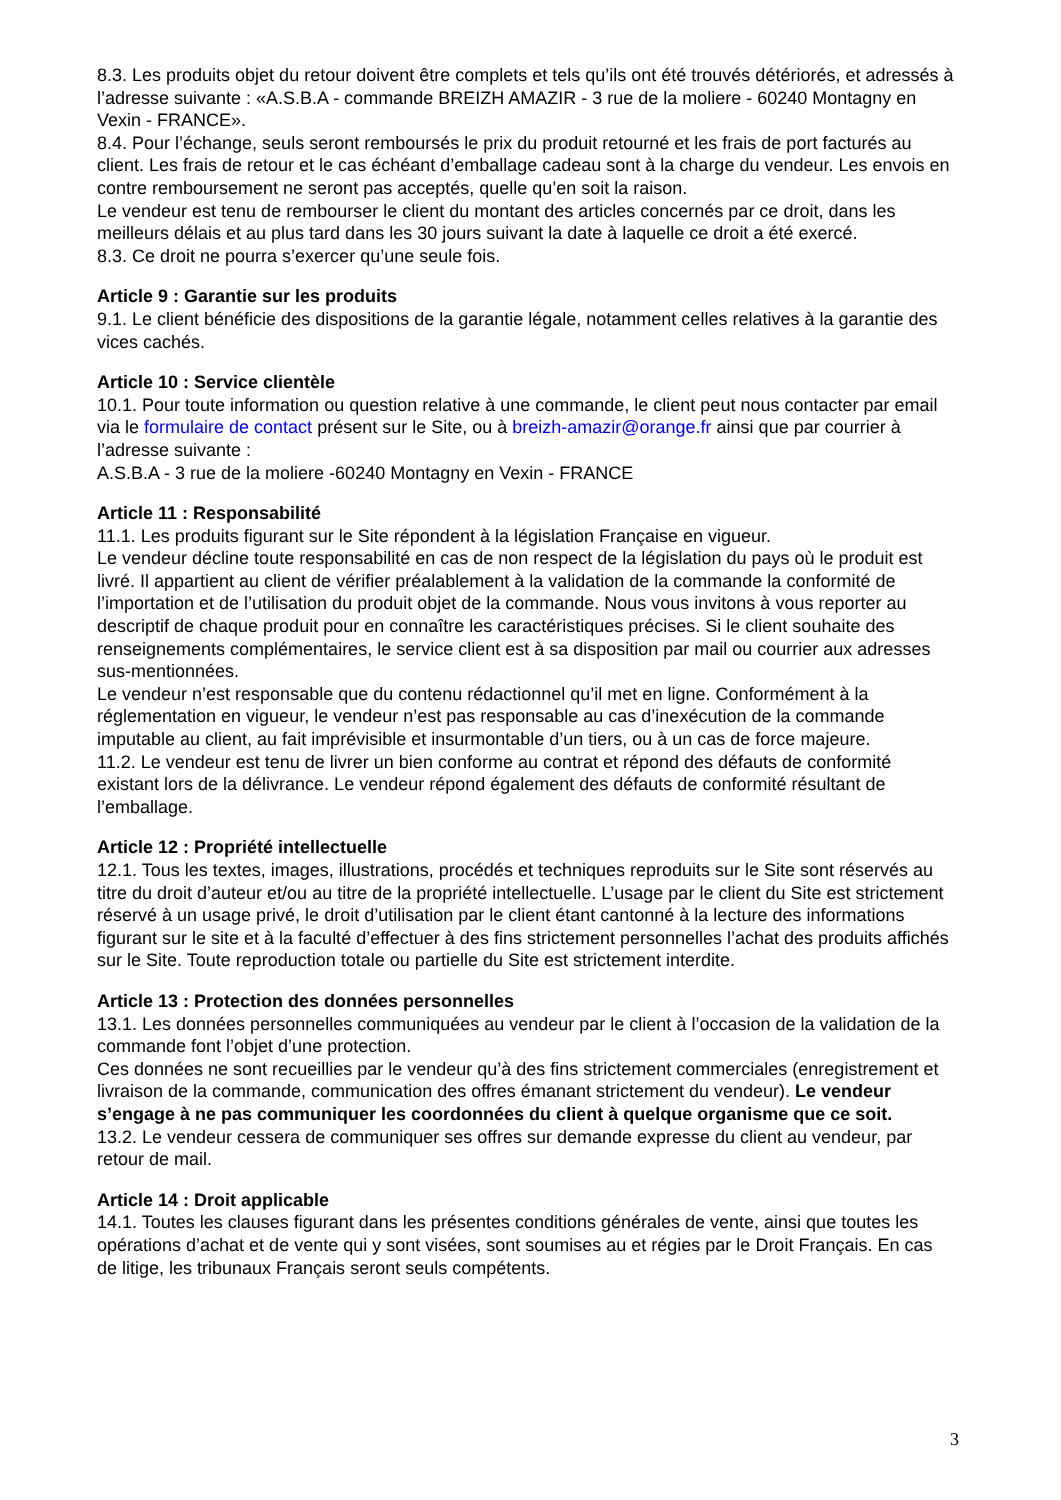8.3. Les produits objet du retour doivent être complets et tels qu’ils ont été trouvés détériorés, et adressés à l’adresse suivante : «A.S.B.A - commande BREIZH AMAZIR - 3 rue de la moliere - 60240 Montagny en Vexin - FRANCE».
8.4. Pour l’échange, seuls seront remboursés le prix du produit retourné et les frais de port facturés au client. Les frais de retour et le cas échéant d’emballage cadeau sont à la charge du vendeur. Les envois en contre remboursement ne seront pas acceptés, quelle qu’en soit la raison.
Le vendeur est tenu de rembourser le client du montant des articles concernés par ce droit, dans les meilleurs délais et au plus tard dans les 30 jours suivant la date à laquelle ce droit a été exercé.
8.3. Ce droit ne pourra s’exercer qu’une seule fois.
Article 9 : Garantie sur les produits
9.1. Le client bénéficie des dispositions de la garantie légale, notamment celles relatives à la garantie des vices cachés.
Article 10 : Service clientèle
10.1. Pour toute information ou question relative à une commande, le client peut nous contacter par email via le formulaire de contact présent sur le Site, ou à breizh-amazir@orange.fr ainsi que par courrier à l’adresse suivante :
A.S.B.A - 3 rue de la moliere -60240 Montagny en Vexin - FRANCE
Article 11 : Responsabilité
11.1. Les produits figurant sur le Site répondent à la législation Française en vigueur.
Le vendeur décline toute responsabilité en cas de non respect de la législation du pays où le produit est livré. Il appartient au client de vérifier préalablement à la validation de la commande la conformité de l’importation et de l’utilisation du produit objet de la commande. Nous vous invitons à vous reporter au descriptif de chaque produit pour en connaître les caractéristiques précises. Si le client souhaite des renseignements complémentaires, le service client est à sa disposition par mail ou courrier aux adresses sus-mentionnées.
Le vendeur n’est responsable que du contenu rédactionnel qu’il met en ligne. Conformément à la réglementation en vigueur, le vendeur n’est pas responsable au cas d’inexécution de la commande imputable au client, au fait imprévisible et insurmontable d’un tiers, ou à un cas de force majeure.
11.2. Le vendeur est tenu de livrer un bien conforme au contrat et répond des défauts de conformité existant lors de la délivrance. Le vendeur répond également des défauts de conformité résultant de l’emballage.
Article 12 : Propriété intellectuelle
12.1. Tous les textes, images, illustrations, procédés et techniques reproduits sur le Site sont réservés au titre du droit d’auteur et/ou au titre de la propriété intellectuelle. L’usage par le client du Site est strictement réservé à un usage privé, le droit d’utilisation par le client étant cantonné à la lecture des informations figurant sur le site et à la faculté d’effectuer à des fins strictement personnelles l’achat des produits affichés sur le Site. Toute reproduction totale ou partielle du Site est strictement interdite.
Article 13 : Protection des données personnelles
13.1. Les données personnelles communiquées au vendeur par le client à l’occasion de la validation de la commande font l’objet d’une protection.
Ces données ne sont recueillies par le vendeur qu’à des fins strictement commerciales (enregistrement et livraison de la commande, communication des offres émanant strictement du vendeur). Le vendeur s’engage à ne pas communiquer les coordonnées du client à quelque organisme que ce soit.
13.2. Le vendeur cessera de communiquer ses offres sur demande expresse du client au vendeur, par retour de mail.
Article 14 : Droit applicable
14.1. Toutes les clauses figurant dans les présentes conditions générales de vente, ainsi que toutes les opérations d’achat et de vente qui y sont visées, sont soumises au et régies par le Droit Français. En cas de litige, les tribunaux Français seront seuls compétents.
3